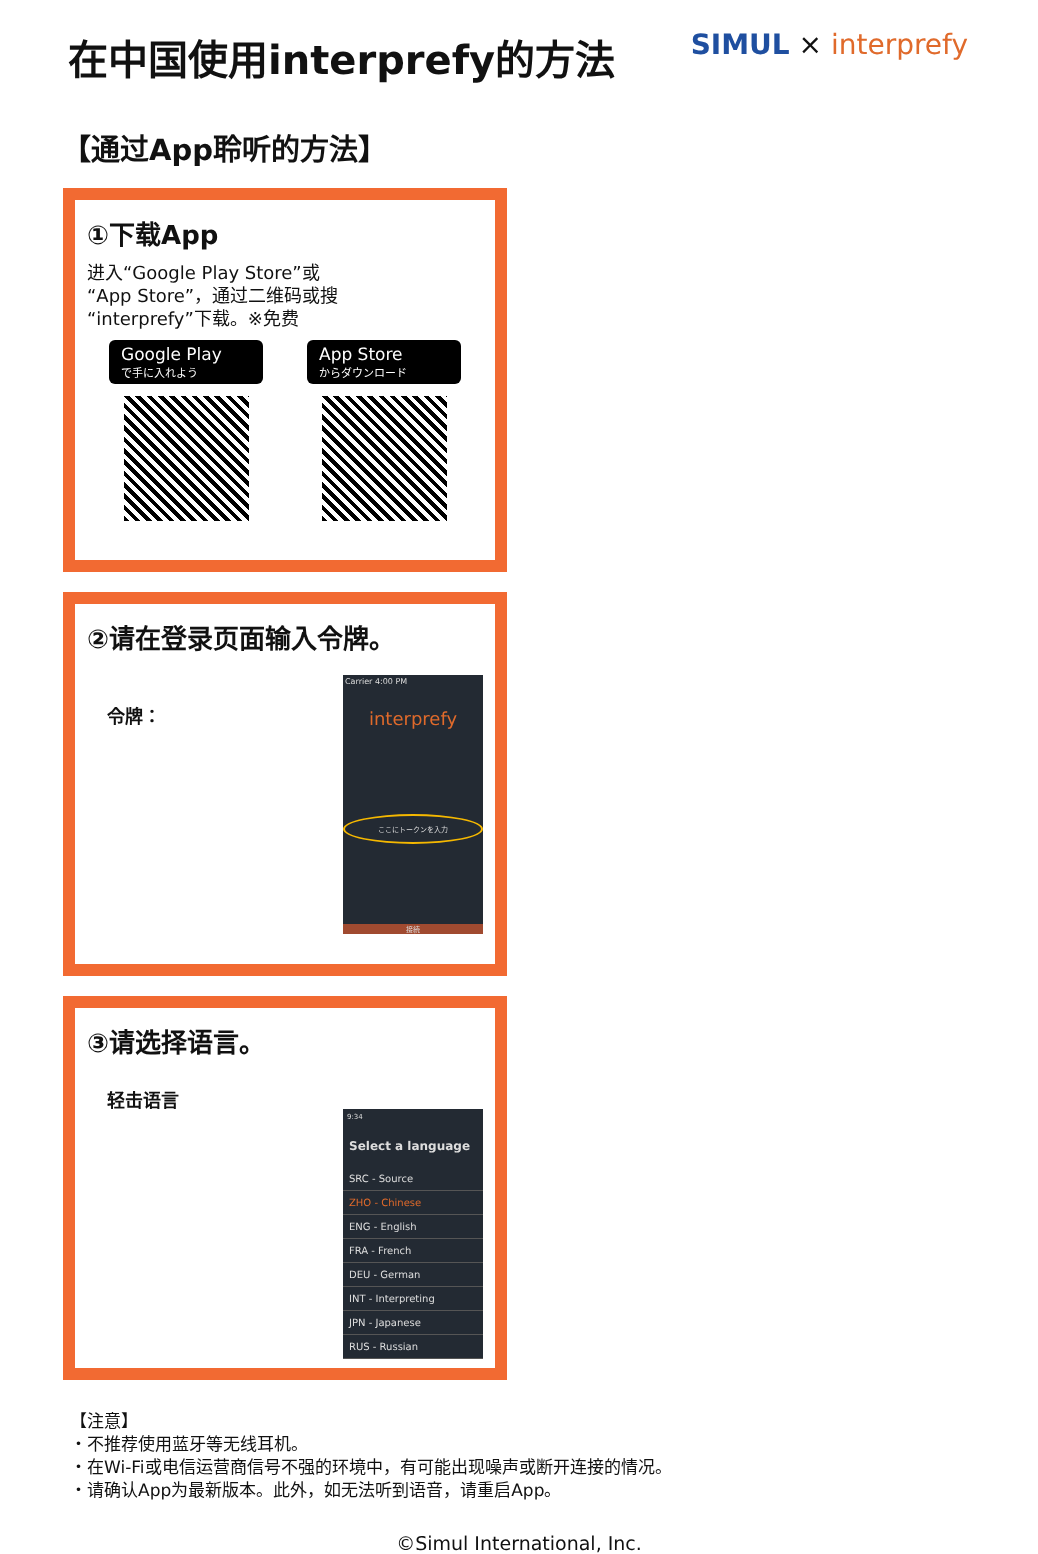在中国使用interprefy的方法
SIMUL × interprefy
【通过App聆听的方法】
①下载App
进入“Google Play Store”或
“App Store”，通过二维码或搜
“interprefy”下载。※免费
Google Play
で手に入れよう
App Store
からダウンロード
②请在登录页面输入令牌。
令牌：
Carrier 4:00 PM
interprefy
ここにトークンを入力
接続
③请选择语言。
轻击语言
9:34
Select a language
SRC - Source
ZHO - Chinese
ENG - English
FRA - French
DEU - German
INT - Interpreting
JPN - Japanese
RUS - Russian
【注意】
・不推荐使用蓝牙等无线耳机。
・在Wi-Fi或电信运营商信号不强的环境中，有可能出现噪声或断开连接的情况。
・请确认App为最新版本。此外，如无法听到语音，请重启App。
©Simul International, Inc.